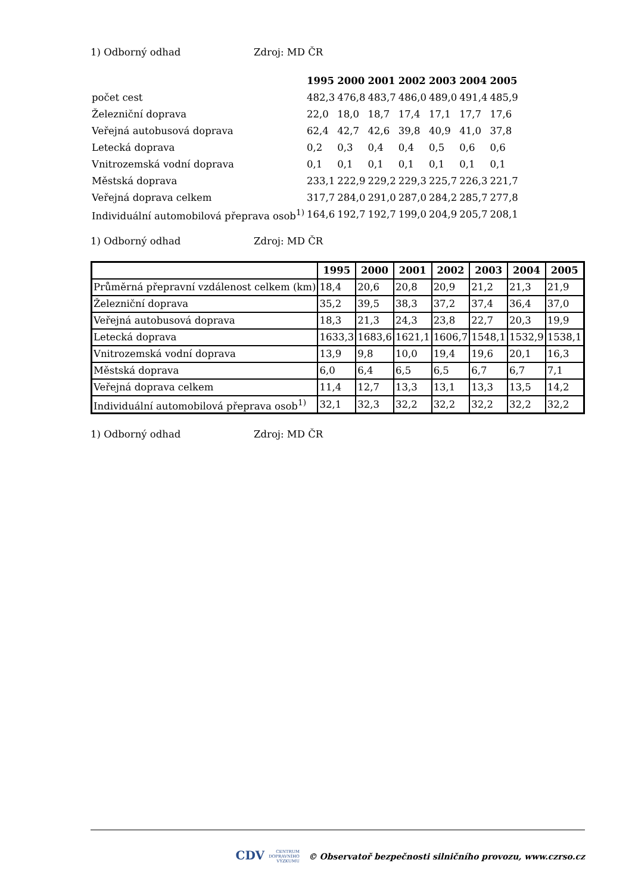1) Odborný odhad Zdroj: MD ČR
| | 1995 | 2000 | 2001 | 2002 | 2003 | 2004 | 2005 |
| --- | --- | --- | --- | --- | --- | --- | --- |
| počet cest | 482,3 | 476,8 | 483,7 | 486,0 | 489,0 | 491,4 | 485,9 |
| Železniční doprava | 22,0 | 18,0 | 18,7 | 17,4 | 17,1 | 17,7 | 17,6 |
| Veřejná autobusová doprava | 62,4 | 42,7 | 42,6 | 39,8 | 40,9 | 41,0 | 37,8 |
| Letecká doprava | 0,2 | 0,3 | 0,4 | 0,4 | 0,5 | 0,6 | 0,6 |
| Vnitrozemská vodní doprava | 0,1 | 0,1 | 0,1 | 0,1 | 0,1 | 0,1 | 0,1 |
| Městská doprava | 233,1 | 222,9 | 229,2 | 229,3 | 225,7 | 226,3 | 221,7 |
| Veřejná doprava celkem | 317,7 | 284,0 | 291,0 | 287,0 | 284,2 | 285,7 | 277,8 |
| Individuální automobilová přeprava osob<sup>1)</sup> | 164,6 | 192,7 | 192,7 | 199,0 | 204,9 | 205,7 | 208,1 |
1) Odborný odhad Zdroj: MD ČR
| | 1995 | 2000 | 2001 | 2002 | 2003 | 2004 | 2005 |
| --- | --- | --- | --- | --- | --- | --- | --- |
| Průměrná přepravní vzdálenost celkem (km) | 18,4 | 20,6 | 20,8 | 20,9 | 21,2 | 21,3 | 21,9 |
| Železniční doprava | 35,2 | 39,5 | 38,3 | 37,2 | 37,4 | 36,4 | 37,0 |
| Veřejná autobusová doprava | 18,3 | 21,3 | 24,3 | 23,8 | 22,7 | 20,3 | 19,9 |
| Letecká doprava | 1633,3 | 1683,6 | 1621,1 | 1606,7 | 1548,1 | 1532,9 | 1538,1 |
| Vnitrozemská vodní doprava | 13,9 | 9,8 | 10,0 | 19,4 | 19,6 | 20,1 | 16,3 |
| Městská doprava | 6,0 | 6,4 | 6,5 | 6,5 | 6,7 | 6,7 | 7,1 |
| Veřejná doprava celkem | 11,4 | 12,7 | 13,3 | 13,1 | 13,3 | 13,5 | 14,2 |
| Individuální automobilová přeprava osob<sup>1)</sup> | 32,1 | 32,3 | 32,2 | 32,2 | 32,2 | 32,2 | 32,2 |
1) Odborný odhad Zdroj: MD ČR
CDV CENTRUM
DOPRAVNÍHO
VÝZKUMU © Observatoř bezpečnosti silničního provozu, www.czrso.cz